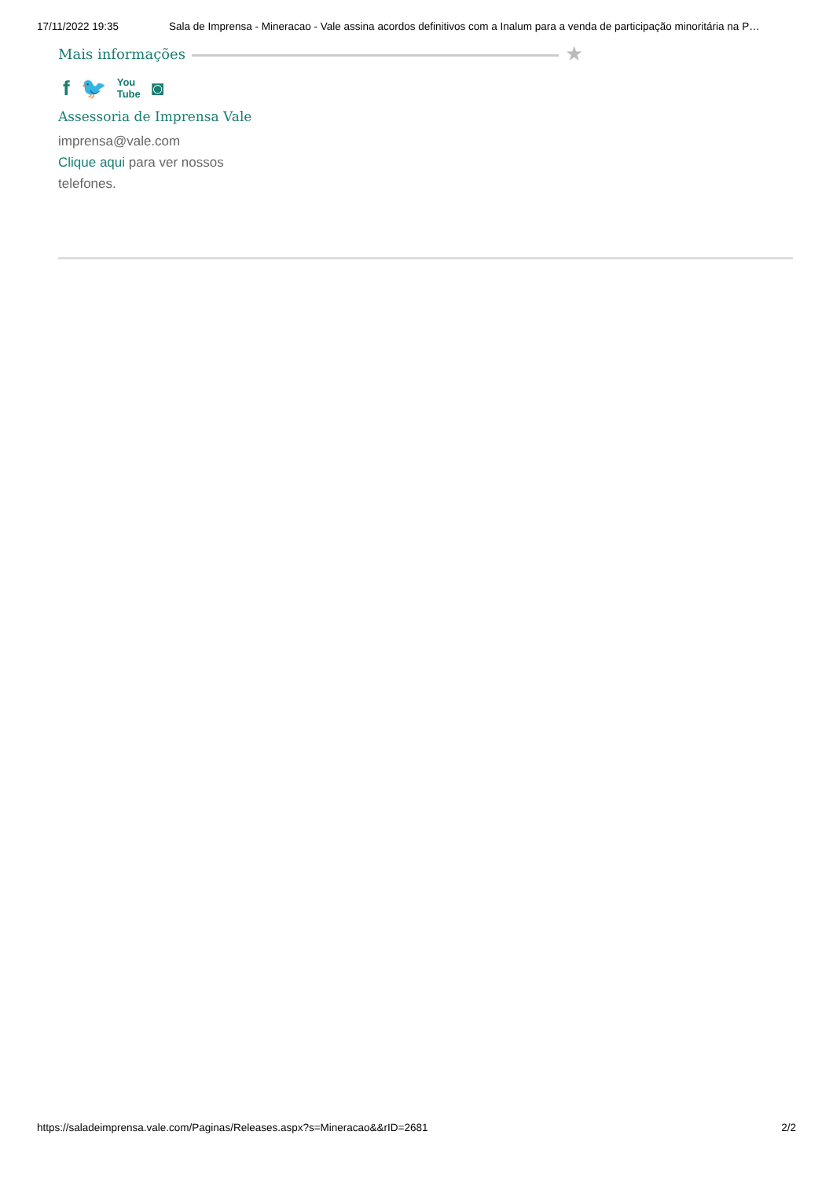17/11/2022 19:35 Sala de Imprensa - Mineracao - Vale assina acordos definitivos com a Inalum para a venda de participação minoritária na P…
Mais informações ★
f 🐦 You
Tube ◙
Assessoria de Imprensa Vale
imprensa@vale.com
Clique aqui para ver nossos telefones.
https://saladeimprensa.vale.com/Paginas/Releases.aspx?s=Mineracao&&rID=2681 2/2